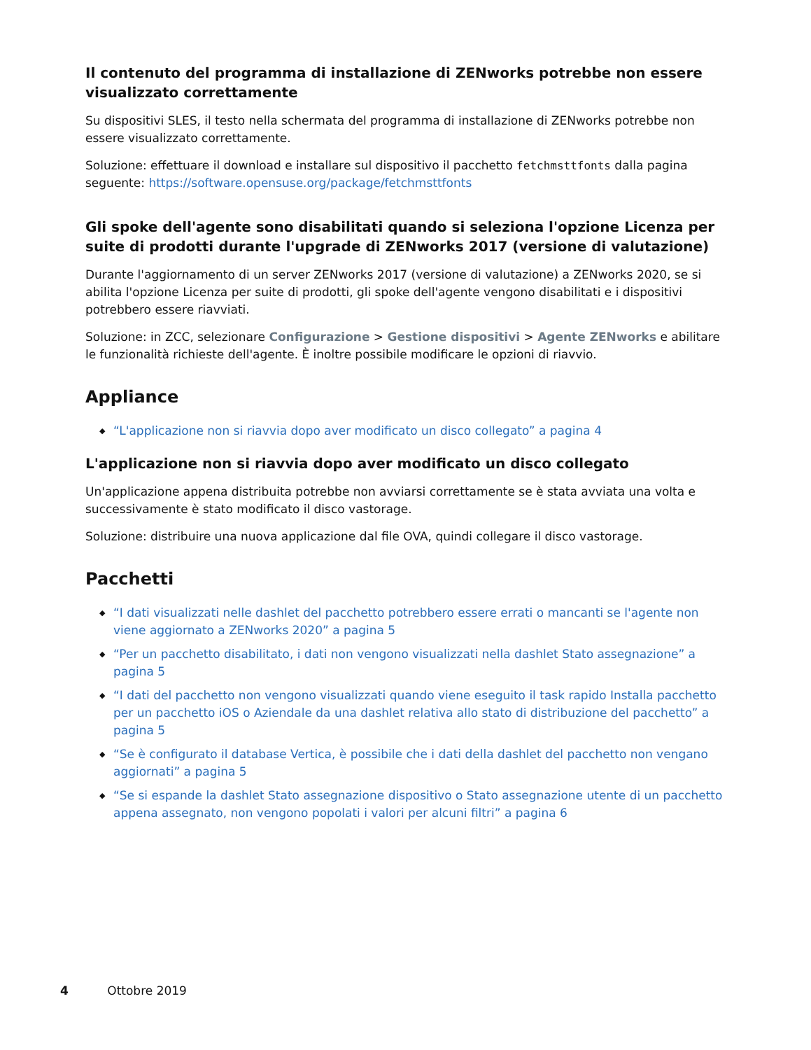Il contenuto del programma di installazione di ZENworks potrebbe non essere visualizzato correttamente
Su dispositivi SLES, il testo nella schermata del programma di installazione di ZENworks potrebbe non essere visualizzato correttamente.
Soluzione: effettuare il download e installare sul dispositivo il pacchetto fetchmsttfonts dalla pagina seguente: https://software.opensuse.org/package/fetchmsttfonts
Gli spoke dell'agente sono disabilitati quando si seleziona l'opzione Licenza per suite di prodotti durante l'upgrade di ZENworks 2017 (versione di valutazione)
Durante l'aggiornamento di un server ZENworks 2017 (versione di valutazione) a ZENworks 2020, se si abilita l'opzione Licenza per suite di prodotti, gli spoke dell'agente vengono disabilitati e i dispositivi potrebbero essere riavviati.
Soluzione: in ZCC, selezionare Configurazione > Gestione dispositivi > Agente ZENworks e abilitare le funzionalità richieste dell'agente. È inoltre possibile modificare le opzioni di riavvio.
Appliance
◆ “L'applicazione non si riavvia dopo aver modificato un disco collegato” a pagina 4
L'applicazione non si riavvia dopo aver modificato un disco collegato
Un'applicazione appena distribuita potrebbe non avviarsi correttamente se è stata avviata una volta e successivamente è stato modificato il disco vastorage.
Soluzione: distribuire una nuova applicazione dal file OVA, quindi collegare il disco vastorage.
Pacchetti
◆ “I dati visualizzati nelle dashlet del pacchetto potrebbero essere errati o mancanti se l'agente non viene aggiornato a ZENworks 2020” a pagina 5
◆ “Per un pacchetto disabilitato, i dati non vengono visualizzati nella dashlet Stato assegnazione” a pagina 5
◆ “I dati del pacchetto non vengono visualizzati quando viene eseguito il task rapido Installa pacchetto per un pacchetto iOS o Aziendale da una dashlet relativa allo stato di distribuzione del pacchetto” a pagina 5
◆ “Se è configurato il database Vertica, è possibile che i dati della dashlet del pacchetto non vengano aggiornati” a pagina 5
◆ “Se si espande la dashlet Stato assegnazione dispositivo o Stato assegnazione utente di un pacchetto appena assegnato, non vengono popolati i valori per alcuni filtri” a pagina 6
4 Ottobre 2019